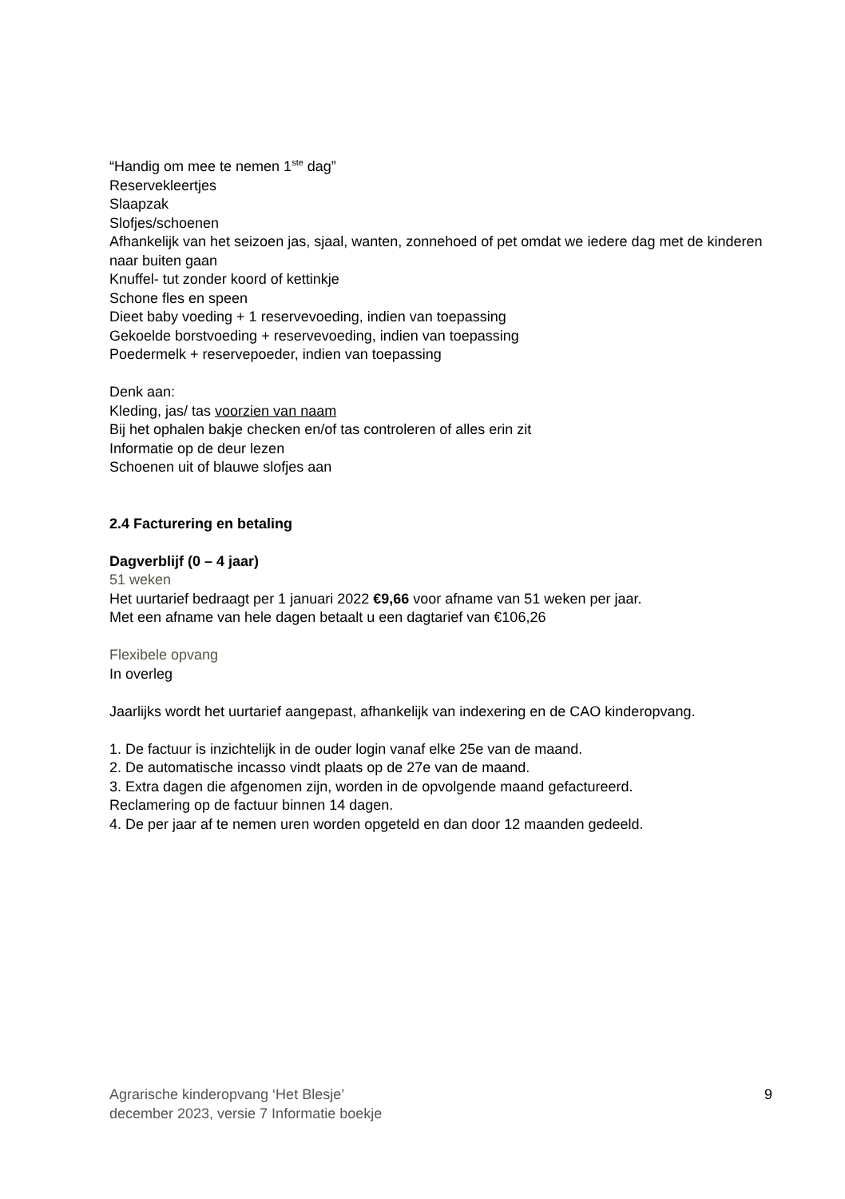“Handig om mee te nemen 1<sup>ste</sup> dag”
Reservekleertjes
Slaapzak
Slofjes/schoenen
Afhankelijk van het seizoen jas, sjaal, wanten, zonnehoed of pet omdat we iedere dag met de kinderen naar buiten gaan
Knuffel- tut zonder koord of kettinkje
Schone fles en speen
Dieet baby voeding + 1 reservevoeding, indien van toepassing
Gekoelde borstvoeding + reservevoeding, indien van toepassing
Poedermelk + reservepoeder, indien van toepassing
Denk aan:
Kleding, jas/ tas voorzien van naam
Bij het ophalen bakje checken en/of tas controleren of alles erin zit
Informatie op de deur lezen
Schoenen uit of blauwe slofjes aan
2.4 Facturering en betaling
Dagverblijf (0 – 4 jaar)
51 weken
Het uurtarief bedraagt per 1 januari 2022 €9,66 voor afname van 51 weken per jaar.
Met een afname van hele dagen betaalt u een dagtarief van €106,26
Flexibele opvang
In overleg
Jaarlijks wordt het uurtarief aangepast, afhankelijk van indexering en de CAO kinderopvang.
1. De factuur is inzichtelijk in de ouder login vanaf elke 25e van de maand.
2. De automatische incasso vindt plaats op de 27e van de maand.
3. Extra dagen die afgenomen zijn, worden in de opvolgende maand gefactureerd.
Reclamering op de factuur binnen 14 dagen.
4. De per jaar af te nemen uren worden opgeteld en dan door 12 maanden gedeeld.
Agrarische kinderopvang ‘Het Blesje’
december 2023, versie 7 Informatie boekje
9